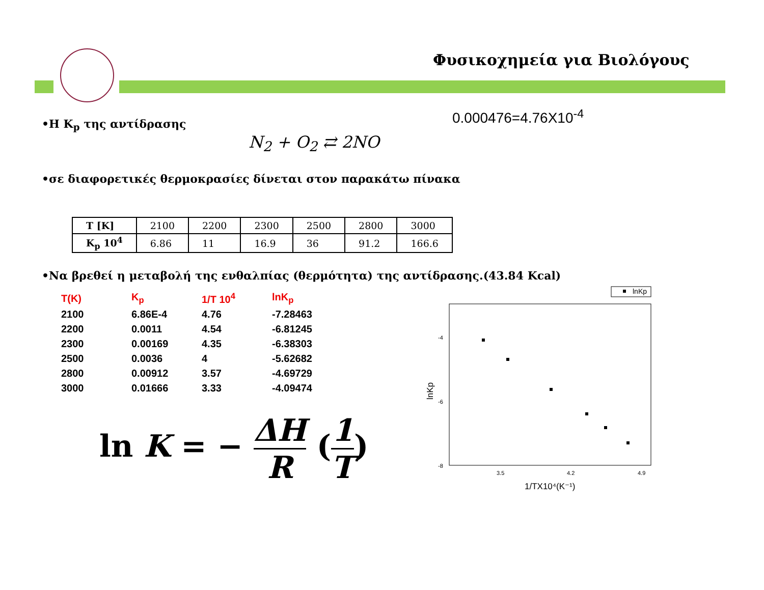Φυσικοχημεία για Βιολόγους
0.000476=4.76X10<sup>-4</sup>
•Η K<sub>p</sub> της αντίδρασης
N<sub>2</sub> + O<sub>2</sub> ⇄ 2NO
•σε διαφορετικές θερμοκρασίες δίνεται στον παρακάτω πίνακα
| T [K] | 2100 | 2200 | 2300 | 2500 | 2800 | 3000 |
| K<sub>p</sub> 10<sup>4</sup> | 6.86 | 11 | 16.9 | 36 | 91.2 | 166.6 |
•Να βρεθεί η μεταβολή της ενθαλπίας (θερμότητα) της αντίδρασης.(43.84 Kcal)
| T(K) | K<sub>p</sub> | 1/T 10<sup>4</sup> | lnK<sub>p</sub> |
| 2100 | 6.86E-4 | 4.76 | -7.28463 |
| 2200 | 0.0011 | 4.54 | -6.81245 |
| 2300 | 0.00169 | 4.35 | -6.38303 |
| 2500 | 0.0036 | 4 | -5.62682 |
| 2800 | 0.00912 | 3.57 | -4.69729 |
| 3000 | 0.01666 | 3.33 | -4.09474 |
ln K = − ΔH
R (1
T)
lnKp
-4
-6
-8
3.5
4.2
4.9
1/TX10⁴(K⁻¹)
lnKp